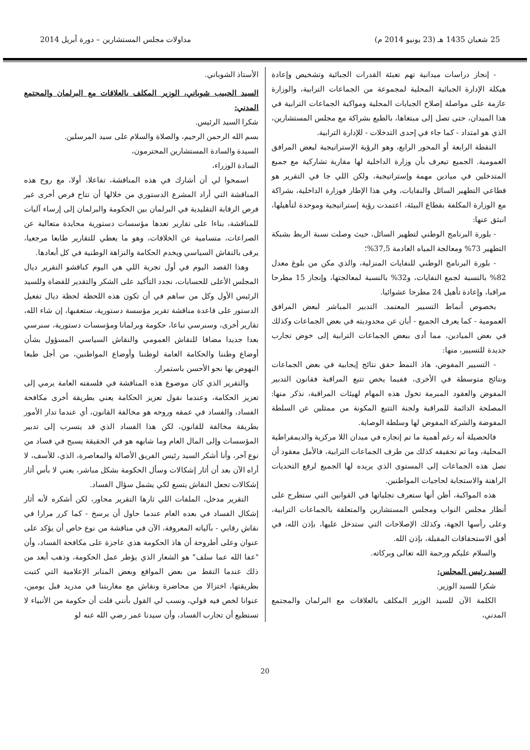25 شعبان 1435 هـ (23 يونيو 2014 م) مداولات مجلس المستشارين – دورة أبريل 2014
- إنجاز دراسات ميدانية تهم تعبئة القدرات الجبائية وتشخيص وإعادة هيكلة الإدارة الجبائية المحلية لمجموعة من الجماعات الترابية، والوزارة عازمة على مواصلة إصلاح الجبايات المحلية ومواكبة الجماعات الترابية في هذا الميدان، حتى تصل إلى مبتغاها، بالطبع بشراكة مع مجلس المستشارين، الذي هو امتداد - كما جاء في إحدى التدخلات - للإدارة الترابية.
النقطة الرابعة أو المحور الرابع، وهو الرؤية الإستراتيجية لبعض المرافق العمومية. الجميع تيعرف بأن وزارة الداخلية لها مقاربة تشاركية مع جميع المتدخلين في ميادين مهمة وإستراتيجية، ولكن اللي جا في التقرير هو قطاعي التطهير السائل والنفايات، وفي هذا الإطار فوزارة الداخلية، بشراكة مع الوزارة المكلفة بقطاع البيئة، اعتمدت رؤية إستراتيجية وموحدة لتأهيلها، انبثق عنها:
- بلورة البرنامج الوطني لتطهير السائل، حيث وصلت نسبة الربط بشبكة التطهير 73% ومعالجة المياه العادمة 37,5%؛
- بلورة البرنامج الوطني للنفايات المنزلية، والذي مكن من بلوغ معدل 82% بالنسبة لجمع النفايات، و32% بالنسبة لمعالجتها، وإنجاز 15 مطرحا مراقبا، وإعادة تأهيل 24 مطرحا عشوائيا.
بخصوص أنماط التسيير المعتمد. التدبير المباشر لبعض المرافق العمومية - كما يعرف الجميع - أبان عن محدوديته في بعض الجماعات وكذلك في بعض الميادين، مما أدى ببعض الجماعات الترابية إلى خوض تجارب جديدة للتسيير، منها:
- التسيير المفوض، هاذ النمط حقق نتائج إيجابية في بعض الجماعات ونتائج متوسطة في الأخرى، ففيما يخص تتبع المراقبة فقانون التدبير المفوض والعقود المبرمة تخول هذه المهام لهيئات المراقبة، نذكر منها: المصلحة الدائمة للمراقبة ولجنة التتبع المكونة من ممثلين عن السلطة المفوضة والشركة المفوض لها وسلطة الوصاية.
فالحصيلة أنه رغم أهمية ما تم إنجازه في ميدان اللا مركزية والديمقراطية المحلية، وما تم تحقيقه كذلك من طرف الجماعات الترابية، فالأمل معقود أن تصل هذه الجماعات إلى المستوى الذي يريده لها الجميع لرفع التحديات الراهنة والاستجابة لحاجيات المواطنين.
هذه المواكبة، أظن أنها ستعرف تجلياتها في القوانين التي ستطرح على أنظار مجلس النواب ومجلس المستشارين والمتعلقة بالجماعات الترابية، وعلى رأسها الجهة، وكذلك الإصلاحات التي ستدخل عليها، بإذن الله، في أفق الاستحقاقات المقبلة، بإذن الله.
والسلام عليكم ورحمة الله تعالى وبركاته.
السيد رئيس المجلس:
شكرا للسيد الوزير.
الكلمة الآن للسيد الوزير المكلف بالعلاقات مع البرلمان والمجتمع المدني،
الأستاذ الشوباني.
السيد الحبيب شوباني، الوزير المكلف بالعلاقات مع البرلمان والمجتمع المدني:
شكرا السيد الرئيس.
بسم الله الرحمن الرحيم، والصلاة والسلام على سيد المرسلين.
السيدة والسادة المستشارين المحترمون،
السادة الوزراء،
اسمحوا لي أن أشارك في هذه المناقشة، تفاعلا، أولا، مع روح هذه المناقشة التي أراد المشرع الدستوري من خلالها أن تتاح فرص أخرى غير فرص الرقابة التقليدية في البرلمان بين الحكومة والبرلمان إلى إرساء آليات للمناقشة، بناءا على تقارير تعدها مؤسسات دستورية محايدة متعالية عن الصراعات، متسامية عن الخلافات، وهو ما يعطي للتقارير طابعا مرجعيا، يرقى بالنقاش السياسي ويخدم الحكامة والنزاهة الوطنية في كل أبعادها.
وهذا القصد اليوم في أول تجربة اللي هي اليوم كناقشو التقرير ديال المجلس الأعلى للحسابات، نجدد التأكيد على الشكر والتقدير للقضاة وللسيد الرئيس الأول وكل من ساهم في أن تكون هذه اللحظة لحظة ديال تفعيل الدستور على قاعدة مناقشة تقرير مؤسسة دستورية، ستعقبها، إن شاء الله، تقارير أخرى، وسنرسي تباعا، حكومة وبرلمانا ومؤسسات دستورية، سنرسي بعدا جديدا مضافا للنقاش العمومي والنقاش السياسي المسؤول بشأن أوضاع وطننا والحكامة العامة لوطننا وأوضاع المواطنين، من أجل طبعا النهوض بها نحو الأحسن باستمرار.
والتقرير الذي كان موضوع هذه المناقشة في فلسفته العامة يرمي إلى تعزيز الحكامة، وعندما نقول تعزيز الحكامة يعني بطريقة أخرى مكافحة الفساد، والفساد في عمقه وروحه هو مخالفة القانون، أي عندما تدار الأمور بطريقة مخالفة للقانون، لكن هذا الفساد الذي قد يتسرب إلى تدبير المؤسسات وإلى المال العام وما شابهه هو في الحقيقة يسبح في فساد من نوع آخر، وأنا أشكر السيد رئيس الفريق الأصالة والمعاصرة، الذي، للأسف، لا أراه الآن بعد أن أثار إشكالات وسأل الحكومة بشكل مباشر، يعني لا بأس أثار إشكالات تجعل النقاش يتسع لكي يشمل سؤال الفساد.
التقرير مدخل، الملفات اللي ثارها التقرير محاور، لكن أشكره لأنه أثار إشكال الفساد في بعده العام عندما حاول أن يرسخ - كما كرر مرارا في نقاش رقابي - بآلياته المعروفة، الآن في مناقشة من نوع خاص أن يؤكد على عنوان وعلى أطروحة أن هاذ الحكومة هذي عاجزة على مكافحة الفساد، وأن "عفا الله عما سلف" هو الشعار الذي يؤطر عمل الحكومة، وذهب أبعد من ذلك عندما التقط من بعض المواقع وبعض المنابر الإعلامية التي كتبت بطريقتها، اختزالا من محاضرة ونقاش مع مغاربتنا في مدريد قبل يومين، عنوانا لخص فيه قولي، ونسب لي القول بأنني قلت أن حكومة من الأنبياء لا تستطيع أن تحارب الفساد، وأن سيدنا عمر رضي الله عنه لو
20